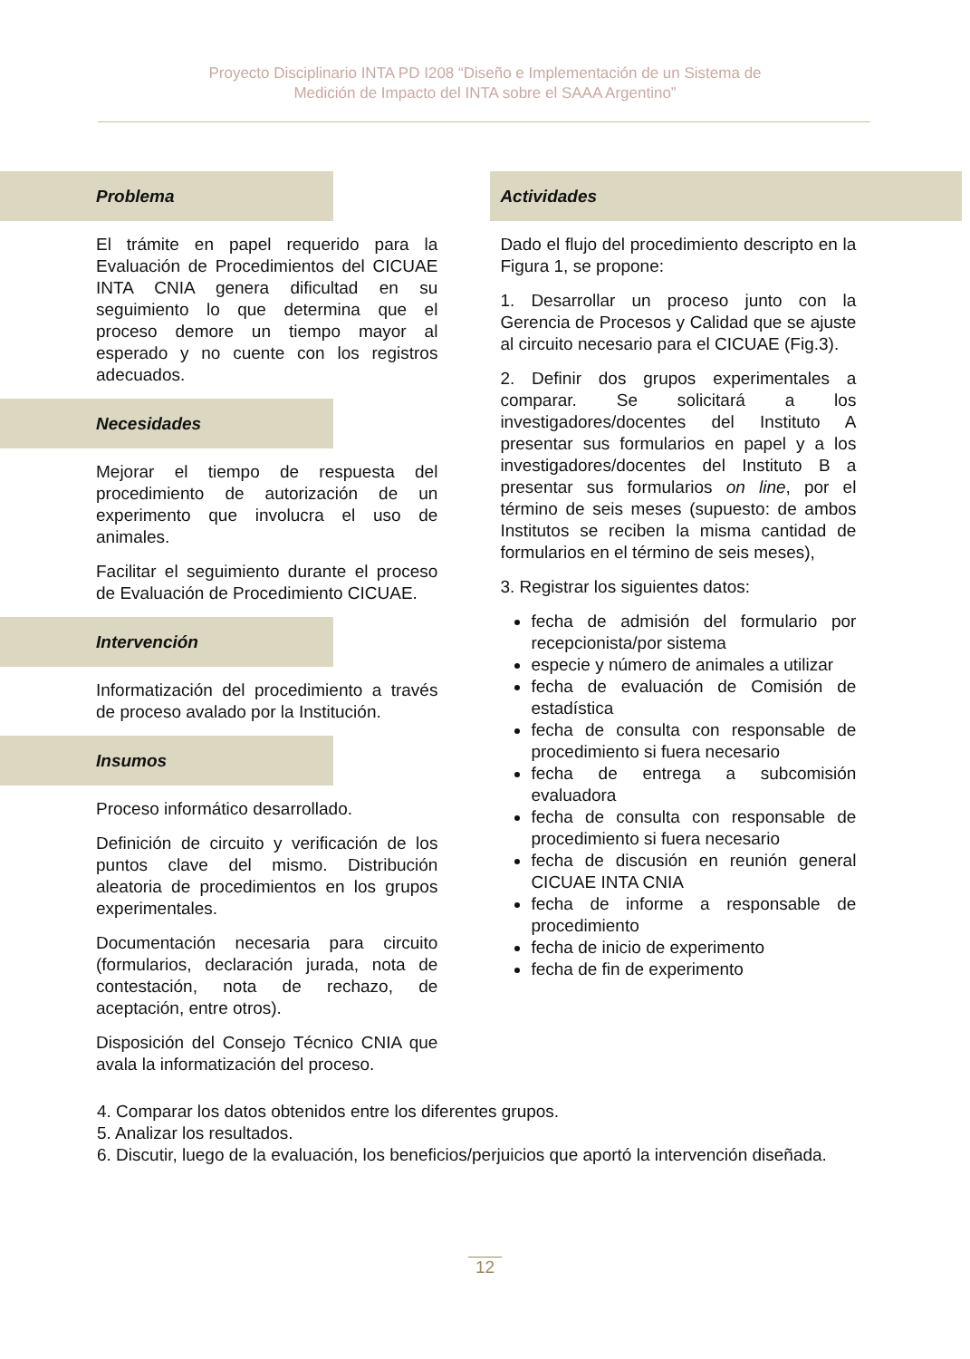Proyecto Disciplinario INTA PD I208 “Diseño e Implementación de un Sistema de
Medición de Impacto del INTA sobre el SAAA Argentino”
Problema
El trámite en papel requerido para la Evaluación de Procedimientos del CICUAE INTA CNIA genera dificultad en su seguimiento lo que determina que el proceso demore un tiempo mayor al esperado y no cuente con los registros adecuados.
Necesidades
Mejorar el tiempo de respuesta del procedimiento de autorización de un experimento que involucra el uso de animales.
Facilitar el seguimiento durante el proceso de Evaluación de Procedimiento CICUAE.
Intervención
Informatización del procedimiento a través de proceso avalado por la Institución.
Insumos
Proceso informático desarrollado.
Definición de circuito y verificación de los puntos clave del mismo. Distribución aleatoria de procedimientos en los grupos experimentales.
Documentación necesaria para circuito (formularios, declaración jurada, nota de contestación, nota de rechazo, de aceptación, entre otros).
Disposición del Consejo Técnico CNIA que avala la informatización del proceso.
Actividades
Dado el flujo del procedimiento descripto en la Figura 1, se propone:
1. Desarrollar un proceso junto con la Gerencia de Procesos y Calidad que se ajuste al circuito necesario para el CICUAE (Fig.3).
2. Definir dos grupos experimentales a comparar. Se solicitará a los investigadores/docentes del Instituto A presentar sus formularios en papel y a los investigadores/docentes del Instituto B a presentar sus formularios on line, por el término de seis meses (supuesto: de ambos Institutos se reciben la misma cantidad de formularios en el término de seis meses),
3. Registrar los siguientes datos:
fecha de admisión del formulario por recepcionista/por sistema
especie y número de animales a utilizar
fecha de evaluación de Comisión de estadística
fecha de consulta con responsable de procedimiento si fuera necesario
fecha de entrega a subcomisión evaluadora
fecha de consulta con responsable de procedimiento si fuera necesario
fecha de discusión en reunión general CICUAE INTA CNIA
fecha de informe a responsable de procedimiento
fecha de inicio de experimento
fecha de fin de experimento
4. Comparar los datos obtenidos entre los diferentes grupos.
5. Analizar los resultados.
6. Discutir, luego de la evaluación, los beneficios/perjuicios que aportó la intervención diseñada.
12